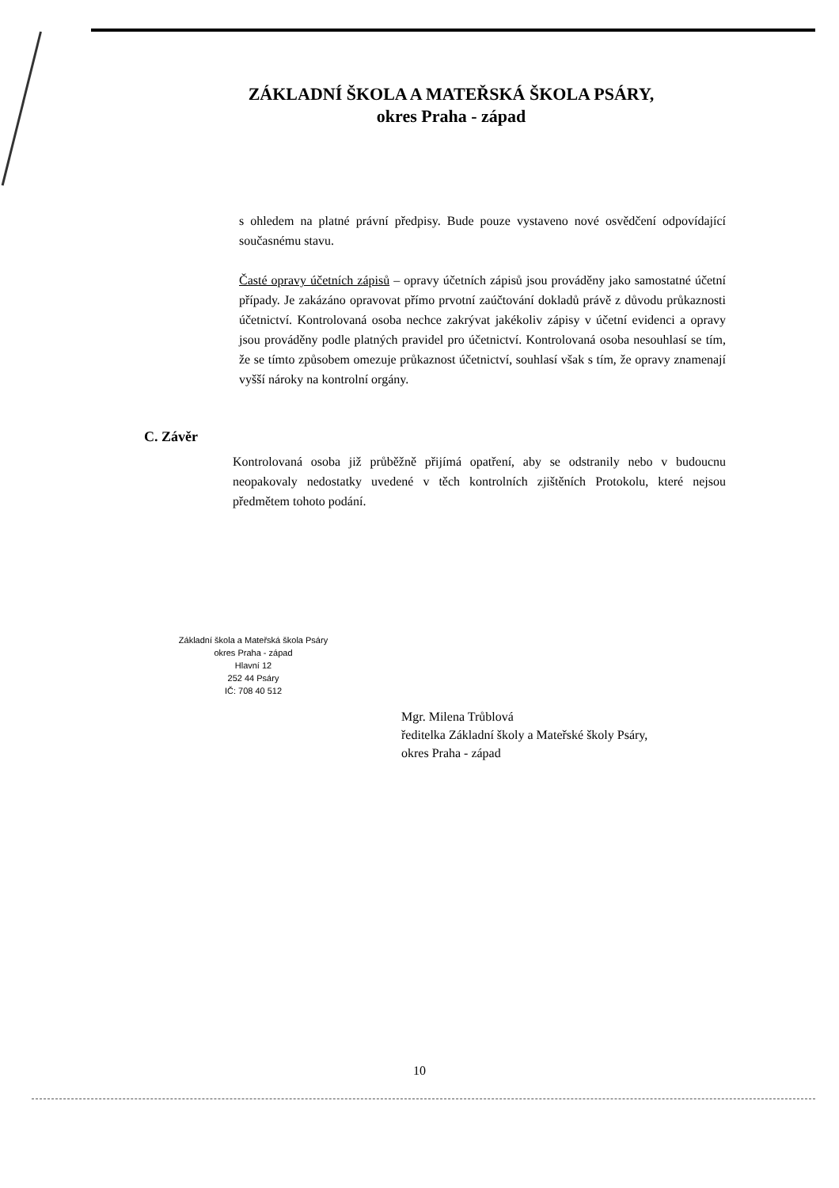ZÁKLADNÍ ŠKOLA A MATEŘSKÁ ŠKOLA PSÁRY,
okres Praha - západ
s ohledem na platné právní předpisy. Bude pouze vystaveno nové osvědčení odpovídající současnému stavu.
Časté opravy účetních zápisů – opravy účetních zápisů jsou prováděny jako samostatné účetní případy. Je zakázáno opravovat přímo prvotní zaúčtování dokladů právě z důvodu průkaznosti účetnictví. Kontrolovaná osoba nechce zakrývat jakékoliv zápisy v účetní evidenci a opravy jsou prováděny podle platných pravidel pro účetnictví. Kontrolovaná osoba nesouhlasí se tím, že se tímto způsobem omezuje průkaznost účetnictví, souhlasí však s tím, že opravy znamenají vyšší nároky na kontrolní orgány.
C. Závěr
Kontrolovaná osoba již průběžně přijímá opatření, aby se odstranily nebo v budoucnu neopakovaly nedostatky uvedené v těch kontrolních zjištěních Protokolu, které nejsou předmětem tohoto podání.
Základní škola a Mateřská škola Psáry
okres Praha - západ
Hlavní 12
252 44 Psáry
IČ: 708 40 512
Mgr. Milena Trůblová
ředitelka Základní školy a Mateřské školy Psáry,
okres Praha - západ
10